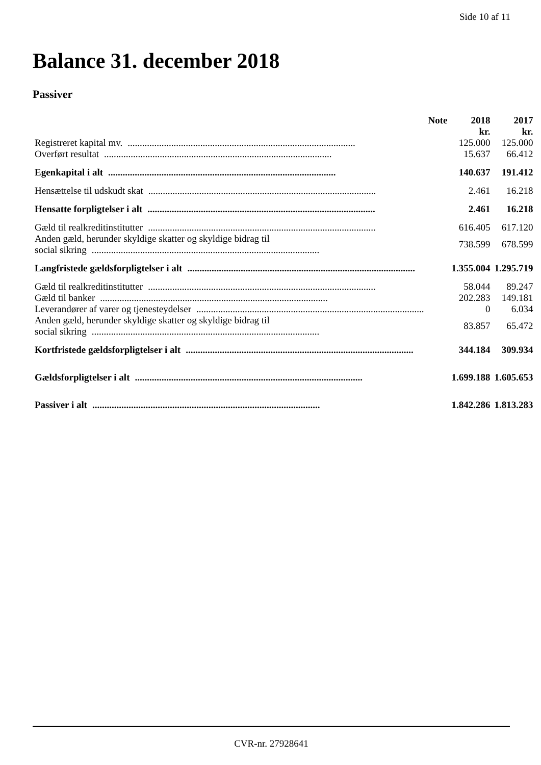Side 10 af 11
Balance 31. december 2018
Passiver
| | Note | 2018 | 2017 |
| --- | --- | --- | --- |
| | | kr. | kr. |
| Registreret kapital mv. .............................................................................................. | | 125.000 | 125.000 |
| Overført resultat .............................................................................................. | | 15.637 | 66.412 |
| Egenkapital i alt .............................................................................................. | | 140.637 | 191.412 |
| Hensættelse til udskudt skat .............................................................................................. | | 2.461 | 16.218 |
| Hensatte forpligtelser i alt .............................................................................................. | | 2.461 | 16.218 |
| Gæld til realkreditinstitutter .............................................................................................. | | 616.405 | 617.120 |
| Anden gæld, herunder skyldige skatter og skyldige bidrag til social sikring .............................................................................................. | | 738.599 | 678.599 |
| Langfristede gældsforpligtelser i alt .............................................................................................. | | 1.355.004 | 1.295.719 |
| Gæld til realkreditinstitutter .............................................................................................. | | 58.044 | 89.247 |
| Gæld til banker .............................................................................................. | | 202.283 | 149.181 |
| Leverandører af varer og tjenesteydelser .............................................................................................. | | 0 | 6.034 |
| Anden gæld, herunder skyldige skatter og skyldige bidrag til social sikring .............................................................................................. | | 83.857 | 65.472 |
| Kortfristede gældsforpligtelser i alt .............................................................................................. | | 344.184 | 309.934 |
| Gældsforpligtelser i alt .............................................................................................. | | 1.699.188 | 1.605.653 |
| Passiver i alt .............................................................................................. | | 1.842.286 | 1.813.283 |
CVR-nr. 27928641